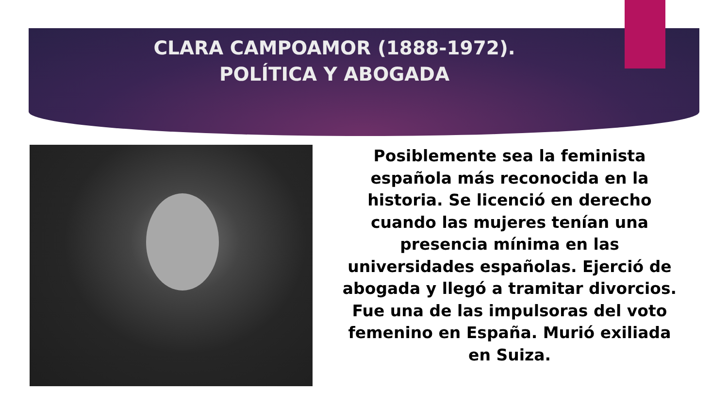CLARA CAMPOAMOR (1888-1972).
POLÍTICA Y ABOGADA
Posiblemente sea la feminista española más reconocida en la historia. Se licenció en derecho cuando las mujeres tenían una presencia mínima en las universidades españolas. Ejerció de abogada y llegó a tramitar divorcios. Fue una de las impulsoras del voto femenino en España. Murió exiliada en Suiza.